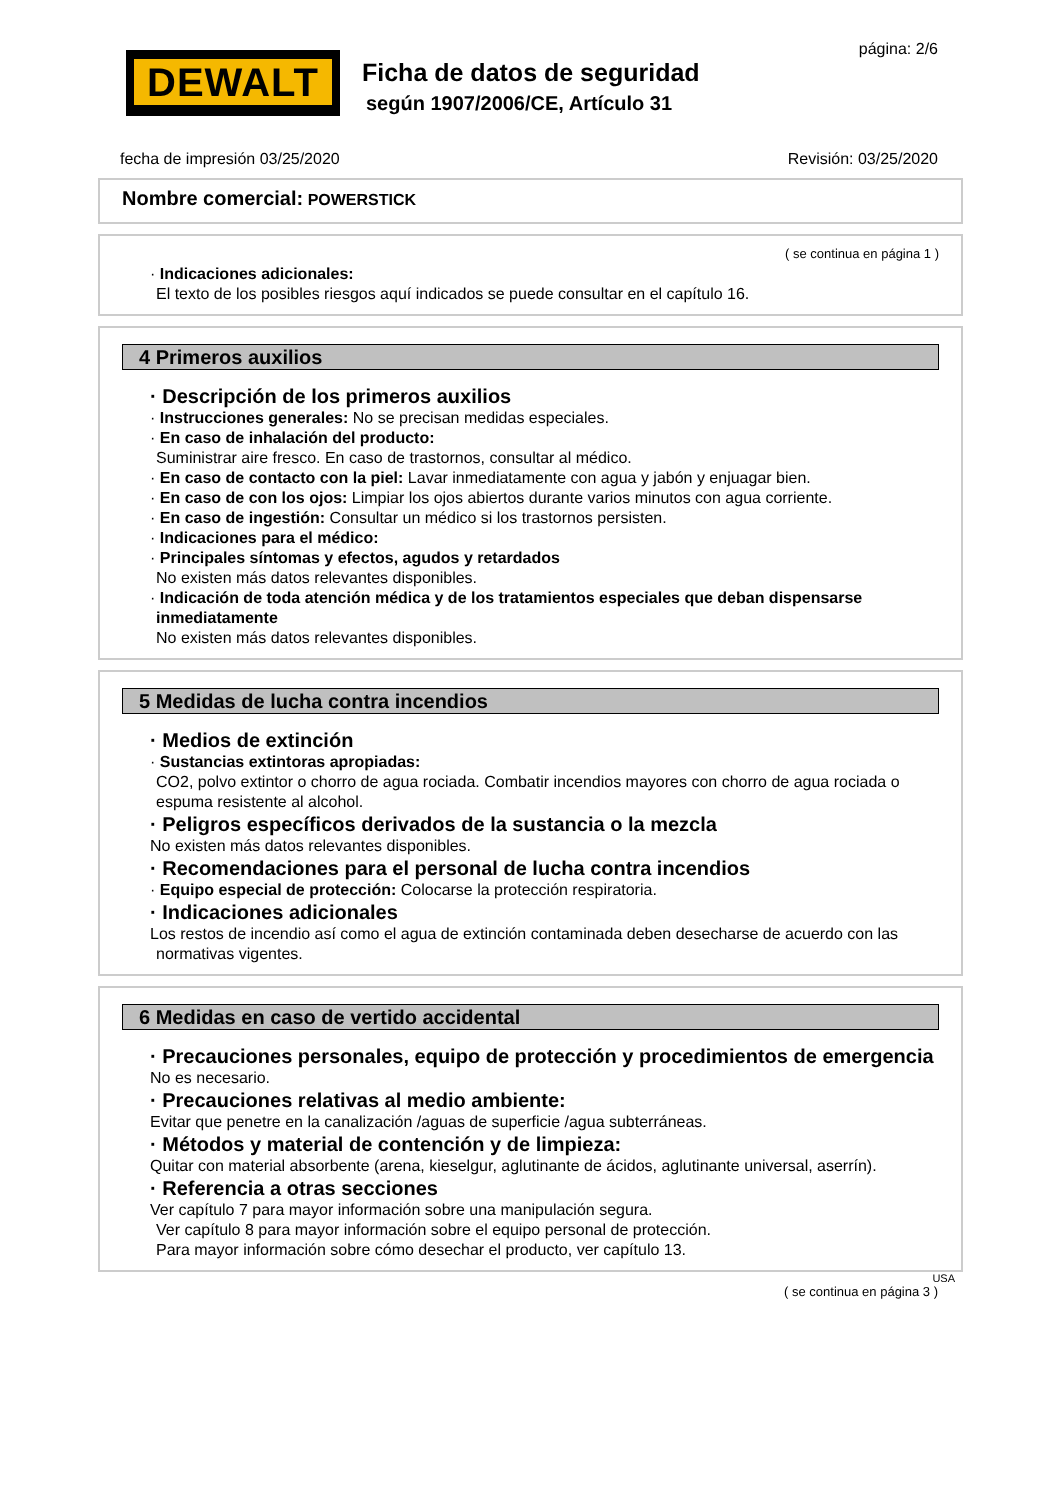DEWALT
página: 2/6
Ficha de datos de seguridad
según 1907/2006/CE, Artículo 31
fecha de impresión 03/25/2020 Revisión: 03/25/2020
Nombre comercial: POWERSTICK
( se continua en página 1 )
· Indicaciones adicionales:
El texto de los posibles riesgos aquí indicados se puede consultar en el capítulo 16.
4 Primeros auxilios
· Descripción de los primeros auxilios
· Instrucciones generales: No se precisan medidas especiales.
· En caso de inhalación del producto:
Suministrar aire fresco. En caso de trastornos, consultar al médico.
· En caso de contacto con la piel: Lavar inmediatamente con agua y jabón y enjuagar bien.
· En caso de con los ojos: Limpiar los ojos abiertos durante varios minutos con agua corriente.
· En caso de ingestión: Consultar un médico si los trastornos persisten.
· Indicaciones para el médico:
· Principales síntomas y efectos, agudos y retardados
No existen más datos relevantes disponibles.
· Indicación de toda atención médica y de los tratamientos especiales que deban dispensarse inmediatamente
No existen más datos relevantes disponibles.
5 Medidas de lucha contra incendios
· Medios de extinción
· Sustancias extintoras apropiadas:
CO2, polvo extintor o chorro de agua rociada. Combatir incendios mayores con chorro de agua rociada o espuma resistente al alcohol.
· Peligros específicos derivados de la sustancia o la mezcla
No existen más datos relevantes disponibles.
· Recomendaciones para el personal de lucha contra incendios
· Equipo especial de protección: Colocarse la protección respiratoria.
· Indicaciones adicionales
Los restos de incendio así como el agua de extinción contaminada deben desecharse de acuerdo con las normativas vigentes.
6 Medidas en caso de vertido accidental
· Precauciones personales, equipo de protección y procedimientos de emergencia
No es necesario.
· Precauciones relativas al medio ambiente:
Evitar que penetre en la canalización /aguas de superficie /agua subterráneas.
· Métodos y material de contención y de limpieza:
Quitar con material absorbente (arena, kieselgur, aglutinante de ácidos, aglutinante universal, aserrín).
· Referencia a otras secciones
Ver capítulo 7 para mayor información sobre una manipulación segura.
Ver capítulo 8 para mayor información sobre el equipo personal de protección.
Para mayor información sobre cómo desechar el producto, ver capítulo 13.
USA
( se continua en página 3 )